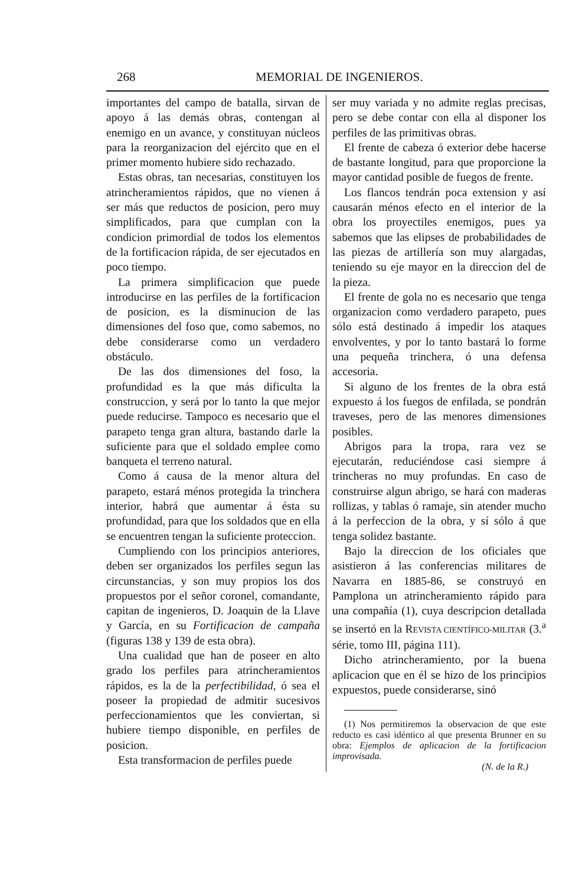268 MEMORIAL DE INGENIEROS.
importantes del campo de batalla, sirvan de apoyo á las demás obras, contengan al enemigo en un avance, y constituyan núcleos para la reorganizacion del ejército que en el primer momento hubiere sido rechazado.
Estas obras, tan necesarias, constituyen los atrincheramientos rápidos, que no vienen á ser más que reductos de posicion, pero muy simplificados, para que cumplan con la condicion primordial de todos los elementos de la fortificacion rápida, de ser ejecutados en poco tiempo.
La primera simplificacion que puede introducirse en las perfiles de la fortificacion de posicion, es la disminucion de las dimensiones del foso que, como sabemos, no debe considerarse como un verdadero obstáculo.
De las dos dimensiones del foso, la profundidad es la que más dificulta la construccion, y será por lo tanto la que mejor puede reducirse. Tampoco es necesario que el parapeto tenga gran altura, bastando darle la suficiente para que el soldado emplee como banqueta el terreno natural.
Como á causa de la menor altura del parapeto, estará ménos protegida la trinchera interior, habrá que aumentar á ésta su profundidad, para que los soldados que en ella se encuentren tengan la suficiente proteccion.
Cumpliendo con los principios anteriores, deben ser organizados los perfiles segun las circunstancias, y son muy propios los dos propuestos por el señor coronel, comandante, capitan de ingenieros, D. Joaquin de la Llave y García, en su Fortificacion de campaña (figuras 138 y 139 de esta obra).
Una cualidad que han de poseer en alto grado los perfiles para atrincheramientos rápidos, es la de la perfectibilidad, ó sea el poseer la propiedad de admitir sucesivos perfeccionamientos que les conviertan, si hubiere tiempo disponible, en perfiles de posicion.
Esta transformacion de perfiles puede
ser muy variada y no admite reglas precisas, pero se debe contar con ella al disponer los perfiles de las primitivas obras.
El frente de cabeza ó exterior debe hacerse de bastante longitud, para que proporcione la mayor cantidad posible de fuegos de frente.
Los flancos tendrán poca extension y así causarán ménos efecto en el interior de la obra los proyectiles enemigos, pues ya sabemos que las elipses de probabilidades de las piezas de artillería son muy alargadas, teniendo su eje mayor en la direccion del de la pieza.
El frente de gola no es necesario que tenga organizacion como verdadero parapeto, pues sólo está destinado á impedir los ataques envolventes, y por lo tanto bastará lo forme una pequeña trinchera, ó una defensa accesoria.
Si alguno de los frentes de la obra está expuesto á los fuegos de enfilada, se pondrán traveses, pero de las menores dimensiones posibles.
Abrigos para la tropa, rara vez se ejecutarán, reduciéndose casi siempre á trincheras no muy profundas. En caso de construirse algun abrigo, se hará con maderas rollizas, y tablas ó ramaje, sin atender mucho á la perfeccion de la obra, y sí sólo á que tenga solidez bastante.
Bajo la direccion de los oficiales que asistieron á las conferencias militares de Navarra en 1885-86, se construyó en Pamplona un atrincheramiento rápido para una compañía (1), cuya descripcion detallada se insertó en la REVISTA CIENTÍFICO-MILITAR (3.<sup>a</sup> série, tomo III, página 111).
Dicho atrincheramiento, por la buena aplicacion que en él se hizo de los principios expuestos, puede considerarse, sinó
(1) Nos permitiremos la observacion de que este reducto es casi idéntico al que presenta Brunner en su obra: Ejemplos de aplicacion de la fortificacion improvisada.
(N. de la R.)